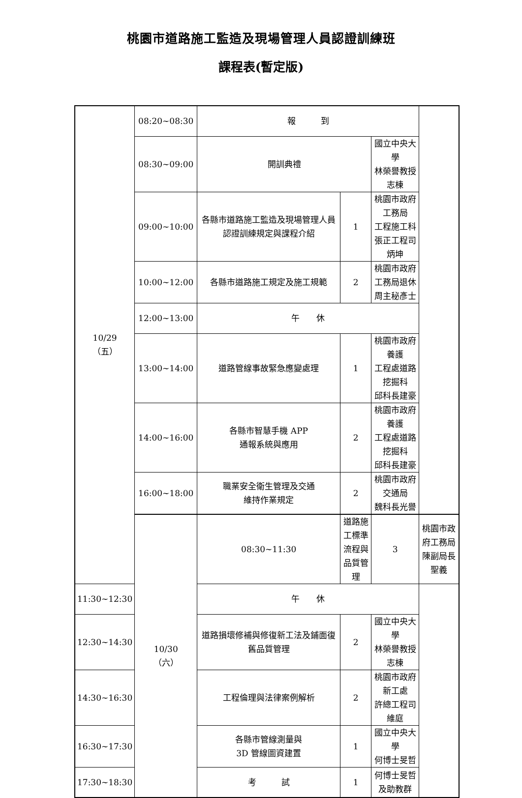桃園市道路施工監造及現場管理人員認證訓練班
課程表(暫定版)
| 10/29 （五） | 08:20~08:30 | 報 到 | | | |
| | 08:30~09:00 | 開訓典禮 | | 國立中央大學 林榮譽教授志棟 | |
| | 09:00~10:00 | 各縣市道路施工監造及現場管理人員認證訓練規定與課程介紹 | 1 | 桃園市政府工務局 工程施工科 張正工程司炳坤 | |
| | 10:00~12:00 | 各縣市道路施工規定及施工規範 | 2 | 桃園市政府工務局退休 周主秘彥士 | |
| | 12:00~13:00 | 午 休 | | | |
| | 13:00~14:00 | 道路管線事故緊急應變處理 | 1 | 桃園市政府養護 工程處道路挖掘科 邱科長建豪 | |
| | 14:00~16:00 | 各縣市智慧手機 APP 通報系統與應用 | 2 | 桃園市政府養護 工程處道路挖掘科 邱科長建豪 | |
| | 16:00~18:00 | 職業安全衛生管理及交通 維持作業規定 | 2 | 桃園市政府交通局 魏科長光譽 | |
| | 10/30 （六） | 08:30~11:30 | 道路施工標準流程與品質管理 | 3 | 桃園市政府工務局 陳副局長聖義 |
| 11:30~12:30 | | 午 休 | | | |
| 12:30~14:30 | | 道路損壞修補與修復新工法及鋪面復舊品質管理 | 2 | 國立中央大學 林榮譽教授志棟 | |
| 14:30~16:30 | | 工程倫理與法律案例解析 | 2 | 桃園市政府新工處 許總工程司維庭 | |
| 16:30~17:30 | | 各縣市管線測量與 3D 管線圖資建置 | 1 | 國立中央大學 何博士旻哲 | |
| 17:30~18:30 | | 考 試 | 1 | 何博士旻哲及助教群 | |